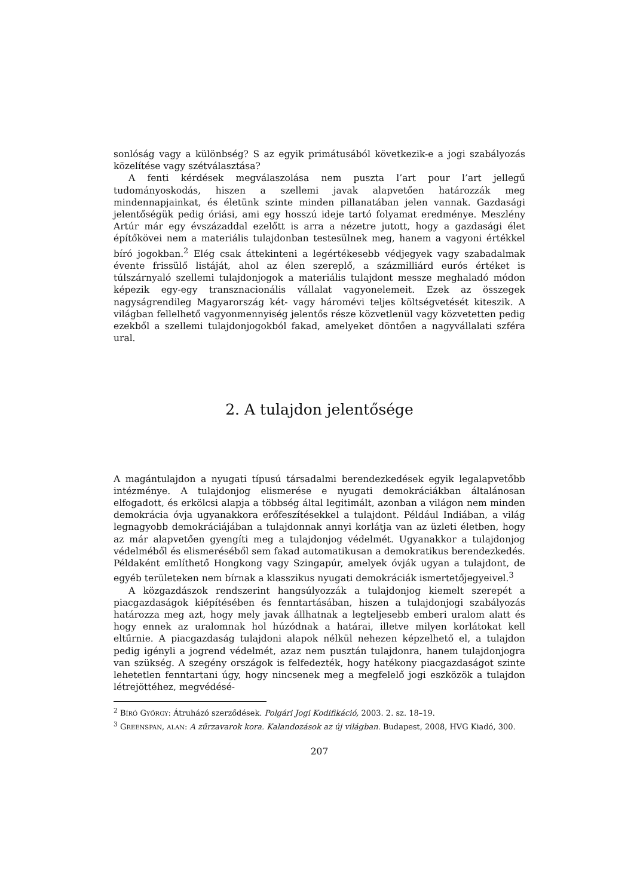sonlóság vagy a különbség? S az egyik primátusából következik-e a jogi szabályozás közelítése vagy szétválasztása?
A fenti kérdések megválaszolása nem puszta l’art pour l’art jellegű tudományoskodás, hiszen a szellemi javak alapvetően határozzák meg mindennapjainkat, és életünk szinte minden pillanatában jelen vannak. Gazdasági jelentőségük pedig óriási, ami egy hosszú ideje tartó folyamat eredménye. Meszlény Artúr már egy évszázaddal ezelőtt is arra a nézetre jutott, hogy a gazdasági élet építőkövei nem a materiális tulajdonban testesülnek meg, hanem a vagyoni értékkel bíró jogokban.<sup>2</sup> Elég csak áttekinteni a legértékesebb védjegyek vagy szabadalmak évente frissülő listáját, ahol az élen szereplő, a százmilliárd eurós értéket is túlszárnyaló szellemi tulajdonjogok a materiális tulajdont messze meghaladó módon képezik egy-egy transznacionális vállalat vagyonelemeit. Ezek az összegek nagyságrendileg Magyarország két- vagy háromévi teljes költségvetését kiteszik. A világban fellelhető vagyonmennyiség jelentős része közvetlenül vagy közvetetten pedig ezekből a szellemi tulajdonjogokból fakad, amelyeket döntően a nagyvállalati szféra ural.
2. A tulajdon jelentősége
A magántulajdon a nyugati típusú társadalmi berendezkedések egyik legalapvetőbb intézménye. A tulajdonjog elismerése e nyugati demokráciákban általánosan elfogadott, és erkölcsi alapja a többség által legitimált, azonban a világon nem minden demokrácia óvja ugyanakkora erőfeszítésekkel a tulajdont. Például Indiában, a világ legnagyobb demokráciájában a tulajdonnak annyi korlátja van az üzleti életben, hogy az már alapvetően gyengíti meg a tulajdonjog védelmét. Ugyanakkor a tulajdonjog védelméből és elismeréséből sem fakad automatikusan a demokratikus berendezkedés. Példaként említhető Hongkong vagy Szingapúr, amelyek óvják ugyan a tulajdont, de egyéb területeken nem bírnak a klasszikus nyugati demokráciák ismertetőjegyeivel.<sup>3</sup>
A közgazdászok rendszerint hangsúlyozzák a tulajdonjog kiemelt szerepét a piacgazdaságok kiépítésében és fenntartásában, hiszen a tulajdonjogi szabályozás határozza meg azt, hogy mely javak állhatnak a legteljesebb emberi uralom alatt és hogy ennek az uralomnak hol húzódnak a határai, illetve milyen korlátokat kell eltűrnie. A piacgazdaság tulajdoni alapok nélkül nehezen képzelhető el, a tulajdon pedig igényli a jogrend védelmét, azaz nem pusztán tulajdonra, hanem tulajdonjogra van szükség. A szegény országok is felfedezték, hogy hatékony piacgazdaságot szinte lehetetlen fenntartani úgy, hogy nincsenek meg a megfelelő jogi eszközök a tulajdon létrejöttéhez, megvédésé-
<sup>2</sup> BÍRÓ GYÖRGY: Átruházó szerződések. Polgári Jogi Kodifikáció, 2003. 2. sz. 18–19.
<sup>3</sup> GREENSPAN, ALAN: A zűrzavarok kora. Kalandozások az új világban. Budapest, 2008, HVG Kiadó, 300.
207